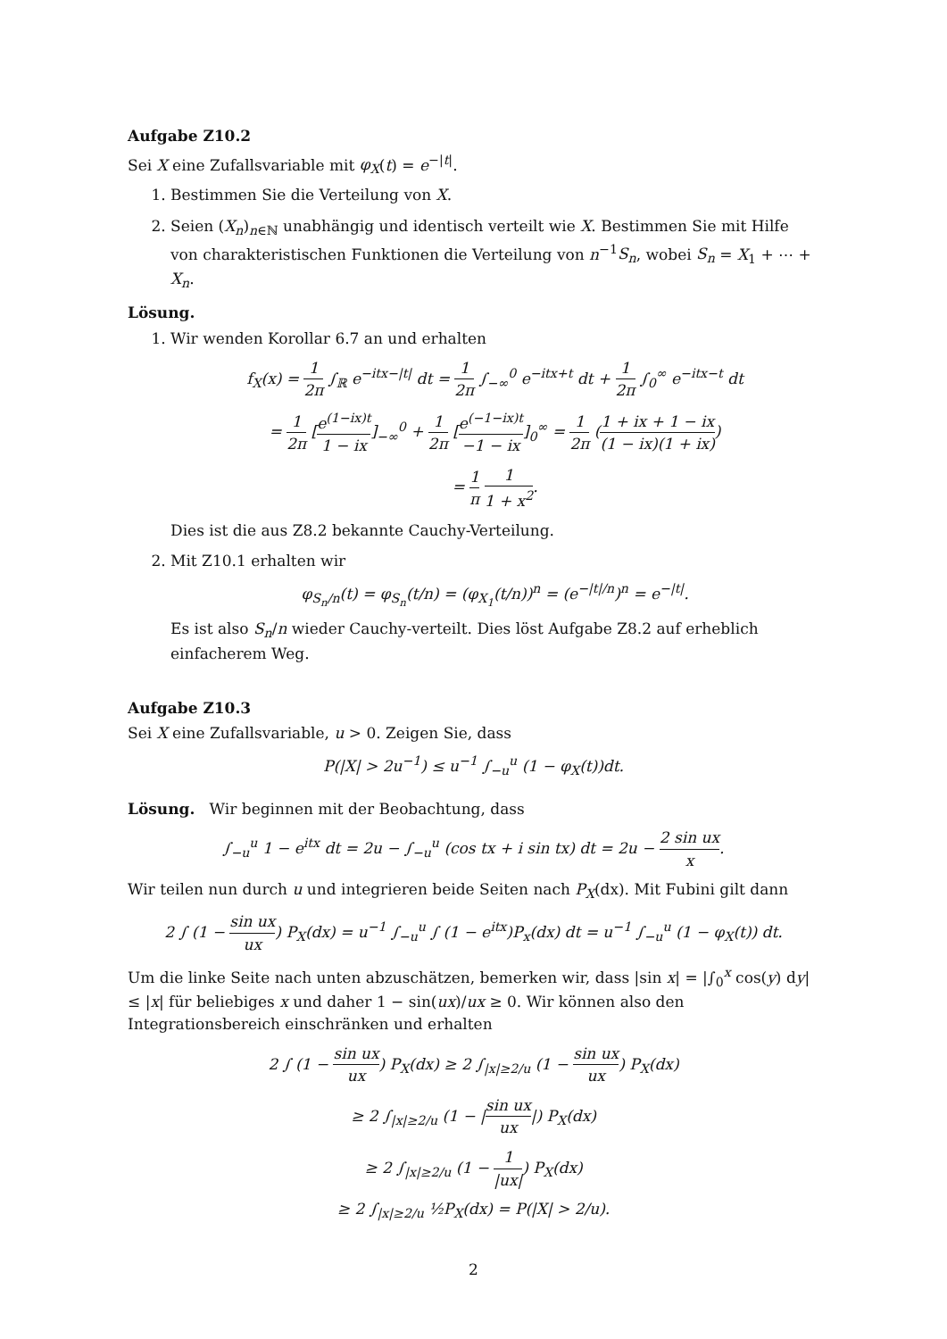Aufgabe Z10.2
Sei X eine Zufallsvariable mit φ<sub>X</sub>(t) = e<sup>−|t|</sup>.
1. Bestimmen Sie die Verteilung von X.
2. Seien (X<sub>n</sub>)<sub>n∈ℕ</sub> unabhängig und identisch verteilt wie X. Bestimmen Sie mit Hilfe von charakteristischen Funktionen die Verteilung von n<sup>−1</sup>S<sub>n</sub>, wobei S<sub>n</sub> = X<sub>1</sub> + ⋯ + X<sub>n</sub>.
Lösung.
1. Wir wenden Korollar 6.7 an und erhalten
f<sub>X</sub>(x) = 1 2π ∫<sub>ℝ</sub> e<sup>−itx−|t|</sup> dt = 1 2π ∫<sub>−∞</sub><sup>0</sup> e<sup>−itx+t</sup> dt + 1 2π ∫<sub>0</sub><sup>∞</sup> e<sup>−itx−t</sup> dt
= 1 2π [e<sup>(1−ix)t</sup> 1 − ix]<sub>−∞</sub><sup>0</sup> + 1 2π [e<sup>(−1−ix)t</sup> −1 − ix]<sub>0</sub><sup>∞</sup> = 1 2π (1 + ix + 1 − ix (1 − ix)(1 + ix))
= 1 π 1 1 + x<sup>2</sup>.
Dies ist die aus Z8.2 bekannte Cauchy-Verteilung.
2. Mit Z10.1 erhalten wir
φ<sub>S<sub>n</sub>/n</sub>(t) = φ<sub>S<sub>n</sub></sub>(t/n) = (φ<sub>X<sub>1</sub></sub>(t/n))<sup>n</sup> = (e<sup>−|t|/n</sup>)<sup>n</sup> = e<sup>−|t|</sup>.
Es ist also S<sub>n</sub>/n wieder Cauchy-verteilt. Dies löst Aufgabe Z8.2 auf erheblich einfacherem Weg.
Aufgabe Z10.3
Sei X eine Zufallsvariable, u > 0. Zeigen Sie, dass
P(|X| > 2u<sup>−1</sup>) ≤ u<sup>−1</sup> ∫<sub>−u</sub><sup>u</sup> (1 − φ<sub>X</sub>(t))dt.
Lösung. Wir beginnen mit der Beobachtung, dass
∫<sub>−u</sub><sup>u</sup> 1 − e<sup>itx</sup> dt = 2u − ∫<sub>−u</sub><sup>u</sup> (cos tx + i sin tx) dt = 2u − 2 sin ux x.
Wir teilen nun durch u und integrieren beide Seiten nach P<sub>X</sub>(dx). Mit Fubini gilt dann
2 ∫ (1 − sin ux ux) P<sub>X</sub>(dx) = u<sup>−1</sup> ∫<sub>−u</sub><sup>u</sup> ∫ (1 − e<sup>itx</sup>)P<sub>x</sub>(dx) dt = u<sup>−1</sup> ∫<sub>−u</sub><sup>u</sup> (1 − φ<sub>X</sub>(t)) dt.
Um die linke Seite nach unten abzuschätzen, bemerken wir, dass |sin x| = |∫<sub>0</sub><sup>x</sup> cos(y) dy| ≤ |x| für beliebiges x und daher 1 − sin(ux)/ux ≥ 0. Wir können also den Integrationsbereich einschränken und erhalten
2 ∫ (1 − sin ux ux) P<sub>X</sub>(dx) ≥ 2 ∫<sub>|x|≥2/u</sub> (1 − sin ux ux) P<sub>X</sub>(dx)
≥ 2 ∫<sub>|x|≥2/u</sub> (1 − |sin ux ux|) P<sub>X</sub>(dx)
≥ 2 ∫<sub>|x|≥2/u</sub> (1 − 1 |ux|) P<sub>X</sub>(dx)
≥ 2 ∫<sub>|x|≥2/u</sub> ½P<sub>X</sub>(dx) = P(|X| > 2/u).
2